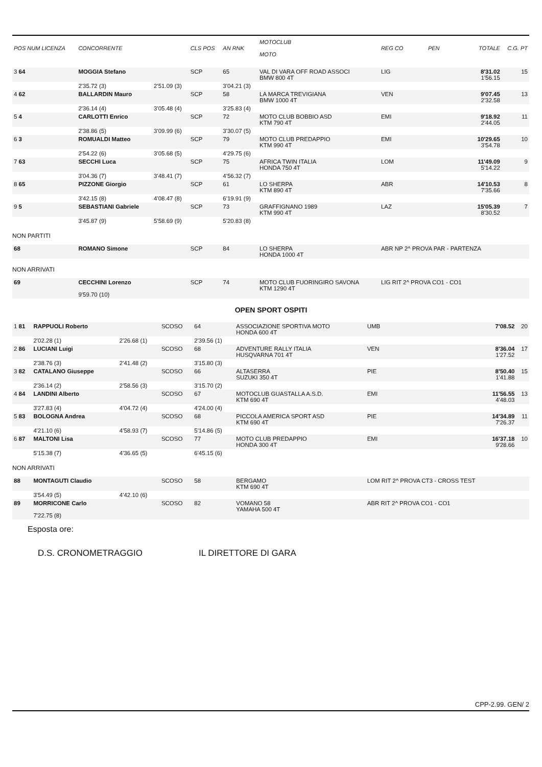| POS NUM LICENZA | CONCORRENTE | | CLS POS | AN RNK | MOTOCLUB MOTO | REG CO | PEN | TOTALE | C.G. PT |
| --- | --- | --- | --- | --- | --- | --- | --- | --- | --- |
| 3 64 | MOGGIA Stefano | | SCP | 65 | VAL DI VARA OFF ROAD ASSOCI BMW 800 4T | LIG | | 8'31.02 1'56.15 | 15 |
| | 2'35.72 (3) | 2'51.09 (3) | | 3'04.21 (3) | | | | | |
| 4 62 | BALLARDIN Mauro | | SCP | 58 | LA MARCA TREVIGIANA BMW 1000 4T | VEN | | 9'07.45 2'32.58 | 13 |
| | 2'36.14 (4) | 3'05.48 (4) | | 3'25.83 (4) | | | | | |
| 5 4 | CARLOTTI Enrico | | SCP | 72 | MOTO CLUB BOBBIO ASD KTM 790 4T | EMI | | 9'18.92 2'44.05 | 11 |
| | 2'38.86 (5) | 3'09.99 (6) | | 3'30.07 (5) | | | | | |
| 6 3 | ROMUALDI Matteo | | SCP | 79 | MOTO CLUB PREDAPPIO KTM 990 4T | EMI | | 10'29.65 3'54.78 | 10 |
| | 2'54.22 (6) | 3'05.68 (5) | | 4'29.75 (6) | | | | | |
| 7 63 | SECCHI Luca | | SCP | 75 | AFRICA TWIN ITALIA HONDA 750 4T | LOM | | 11'49.09 5'14.22 | 9 |
| | 3'04.36 (7) | 3'48.41 (7) | | 4'56.32 (7) | | | | | |
| 8 65 | PIZZONE Giorgio | | SCP | 61 | LO SHERPA KTM 890 4T | ABR | | 14'10.53 7'35.66 | 8 |
| | 3'42.15 (8) | 4'08.47 (8) | | 6'19.91 (9) | | | | | |
| 9 5 | SEBASTIANI Gabriele | | SCP | 73 | GRAFFIGNANO 1989 KTM 990 4T | LAZ | | 15'05.39 8'30.52 | 7 |
| | 3'45.87 (9) | 5'58.69 (9) | | 5'20.83 (8) | | | | | |
| NON PARTITI | | | | | | | | | |
| 68 | ROMANO Simone | | SCP | 84 | LO SHERPA HONDA 1000 4T | ABR NP 2^ PROVA PAR - PARTENZA | | | |
| NON ARRIVATI | | | | | | | | | |
| 69 | CECCHINI Lorenzo 9'59.70 (10) | | SCP | 74 | MOTO CLUB FUORINGIRO SAVONA KTM 1290 4T | LIG RIT 2^ PROVA CO1 - CO1 | | | |
OPEN SPORT OSPITI
| 1 81 | RAPPUOLI Roberto | | SCOSO | 64 | ASSOCIAZIONE SPORTIVA MOTO HONDA 600 4T | UMB | | 7'08.52 | 20 |
| | 2'02.28 (1) | 2'26.68 (1) | | 2'39.56 (1) | | | | | |
| 2 86 | LUCIANI Luigi | | SCOSO | 68 | ADVENTURE RALLY ITALIA HUSQVARNA 701 4T | VEN | | 8'36.04 1'27.52 | 17 |
| | 2'38.76 (3) | 2'41.48 (2) | | 3'15.80 (3) | | | | | |
| 3 82 | CATALANO Giuseppe | | SCOSO | 66 | ALTASERRA SUZUKI 350 4T | PIE | | 8'50.40 1'41.88 | 15 |
| | 2'36.14 (2) | 2'58.56 (3) | | 3'15.70 (2) | | | | | |
| 4 84 | LANDINI Alberto | | SCOSO | 67 | MOTOCLUB GUASTALLA A.S.D. KTM 690 4T | EMI | | 11'56.55 4'48.03 | 13 |
| | 3'27.83 (4) | 4'04.72 (4) | | 4'24.00 (4) | | | | | |
| 5 83 | BOLOGNA Andrea | | SCOSO | 68 | PICCOLA AMERICA SPORT ASD KTM 690 4T | PIE | | 14'34.89 7'26.37 | 11 |
| | 4'21.10 (6) | 4'58.93 (7) | | 5'14.86 (5) | | | | | |
| 6 87 | MALTONI Lisa | | SCOSO | 77 | MOTO CLUB PREDAPPIO HONDA 300 4T | EMI | | 16'37.18 9'28.66 | 10 |
| | 5'15.38 (7) | 4'36.65 (5) | | 6'45.15 (6) | | | | | |
| NON ARRIVATI | | | | | | | | | |
| 88 | MONTAGUTI Claudio | | SCOSO | 58 | BERGAMO KTM 690 4T | LOM RIT 2^ PROVA CT3 - CROSS TEST | | | |
| | 3'54.49 (5) | 4'42.10 (6) | | | | | | | |
| 89 | MORRICONE Carlo 7'22.75 (8) | | SCOSO | 82 | VOMANO 58 YAMAHA 500 4T | ABR RIT 2^ PROVA CO1 - CO1 | | | |
Esposta ore:
D.S. CRONOMETRAGGIO IL DIRETTORE DI GARA
CPP-2.99. GEN/ 2